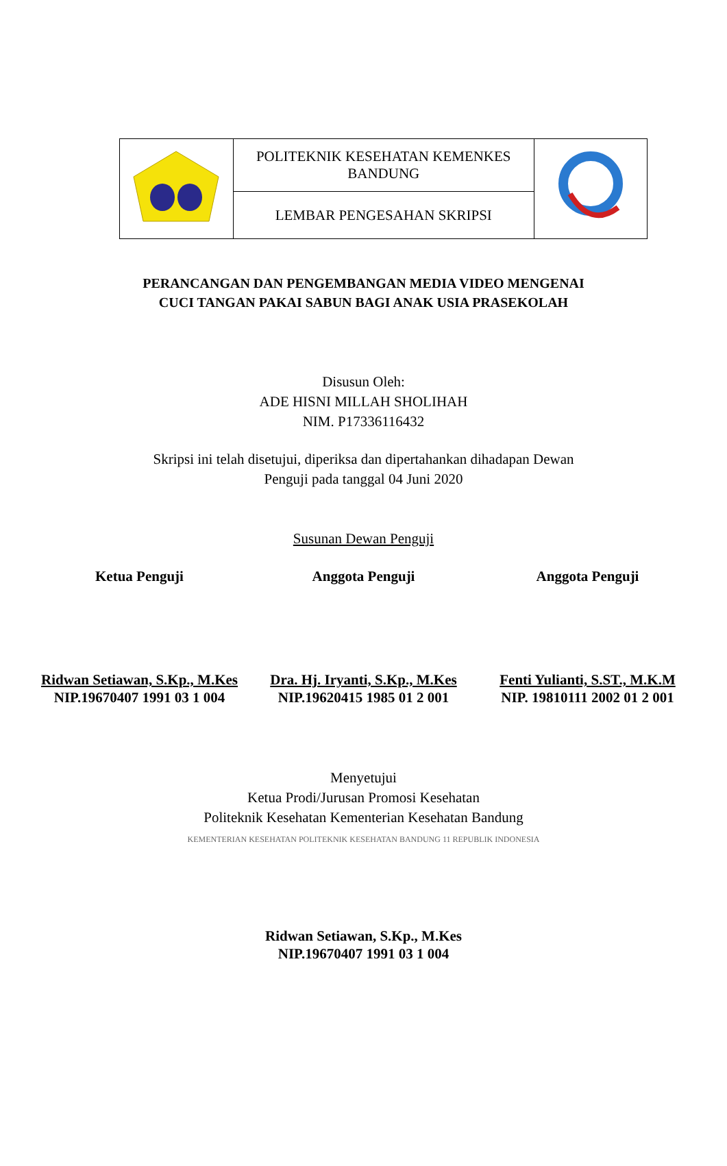| | POLITEKNIK KESEHATAN KEMENKES BANDUNG | |
| | LEMBAR PENGESAHAN SKRIPSI | |
PERANCANGAN DAN PENGEMBANGAN MEDIA VIDEO MENGENAI
CUCI TANGAN PAKAI SABUN BAGI ANAK USIA PRASEKOLAH
Disusun Oleh:
ADE HISNI MILLAH SHOLIHAH
NIM. P17336116432
Skripsi ini telah disetujui, diperiksa dan dipertahankan dihadapan Dewan
Penguji pada tanggal 04 Juni 2020
Susunan Dewan Penguji
Ketua Penguji Anggota Penguji Anggota Penguji
Ridwan Setiawan, S.Kp., M.Kes
NIP.19670407 1991 03 1 004
Dra. Hj. Iryanti, S.Kp., M.Kes
NIP.19620415 1985 01 2 001
Fenti Yulianti, S.ST., M.K.M
NIP. 19810111 2002 01 2 001
Menyetujui
Ketua Prodi/Jurusan Promosi Kesehatan
Politeknik Kesehatan Kementerian Kesehatan Bandung
KEMENTERIAN KESEHATAN POLITEKNIK KESEHATAN BANDUNG 11 REPUBLIK INDONESIA
Ridwan Setiawan, S.Kp., M.Kes
NIP.19670407 1991 03 1 004